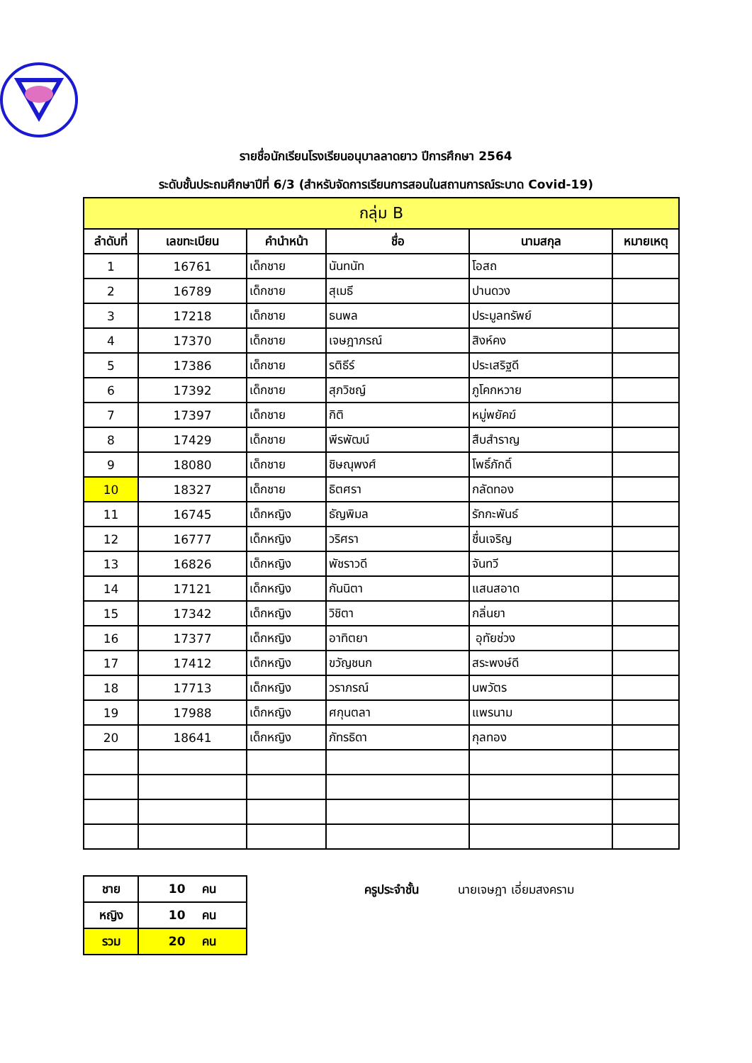รายชื่อนักเรียนโรงเรียนอนุบาลลาดยาว ปีการศึกษา 2564
ระดับชั้นประถมศึกษาปีที่ 6/3 (สำหรับจัดการเรียนการสอนในสถานการณ์ระบาด Covid-19)
| กลุ่ม B | | | | | |
| ลำดับที่ | เลขทะเบียน | คำนำหน้า | ชื่อ | นามสกุล | หมายเหตุ |
| 1 | 16761 | เด็กชาย | นันทนัท | โอสถ | |
| 2 | 16789 | เด็กชาย | สุเมธี | ปานดวง | |
| 3 | 17218 | เด็กชาย | ธนพล | ประมูลทรัพย์ | |
| 4 | 17370 | เด็กชาย | เจษฎาภรณ์ | สิงห์คง | |
| 5 | 17386 | เด็กชาย | รติธีร์ | ประเสริฐดี | |
| 6 | 17392 | เด็กชาย | สุภวิชญ์ | ภูโคกหวาย | |
| 7 | 17397 | เด็กชาย | กิติ | หมู่พยัคฆ์ | |
| 8 | 17429 | เด็กชาย | พีรพัฒน์ | สืบสำราญ | |
| 9 | 18080 | เด็กชาย | ชิษณุพงศ์ | โพธิ์ภักดิ์ | |
| 10 | 18327 | เด็กชาย | ธิตศรา | กลัดทอง | |
| 11 | 16745 | เด็กหญิง | ธัญพิมล | รักกะพันธ์ | |
| 12 | 16777 | เด็กหญิง | วริศรา | ชื่นเจริญ | |
| 13 | 16826 | เด็กหญิง | พัชราวดี | จันทวี | |
| 14 | 17121 | เด็กหญิง | กันนิตา | แสนสอาด | |
| 15 | 17342 | เด็กหญิง | วิชิตา | กลิ่นยา | |
| 16 | 17377 | เด็กหญิง | อาทิตยา | อุทัยช่วง | |
| 17 | 17412 | เด็กหญิง | ขวัญชนก | สระพงษ์ดี | |
| 18 | 17713 | เด็กหญิง | วราภรณ์ | นพวัตร | |
| 19 | 17988 | เด็กหญิง | ศกุนตลา | แพรนาม | |
| 20 | 18641 | เด็กหญิง | ภัทรธิดา | กุลทอง | |
| ชาย | 10 คน |
| หญิง | 10 คน |
| รวม | 20 คน |
ครูประจำชั้น นายเจษฎา เอี่ยมสงคราม